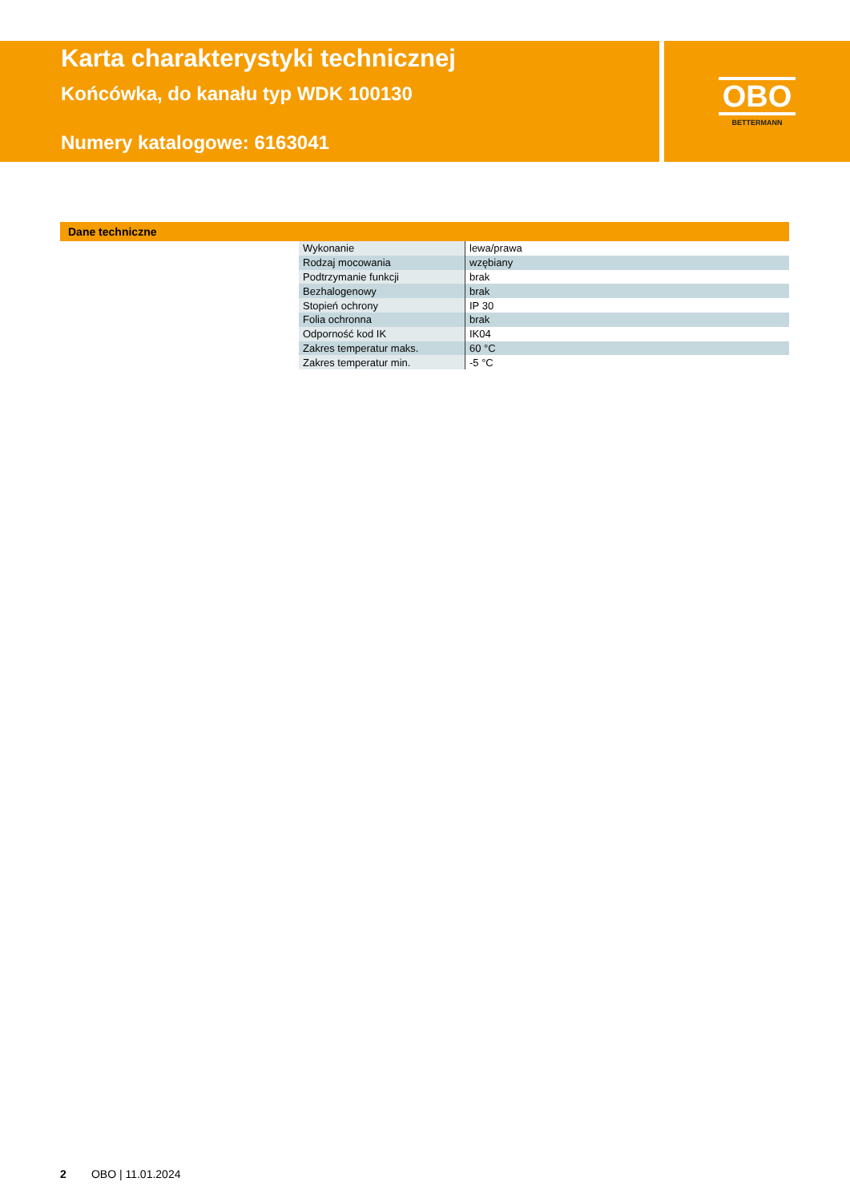Karta charakterystyki technicznej
Końcówka, do kanału typ WDK 100130
Numery katalogowe: 6163041
OBO
BETTERMANN
Dane techniczne
| Wykonanie | lewa/prawa |
| Rodzaj mocowania | wzębiany |
| Podtrzymanie funkcji | brak |
| Bezhalogenowy | brak |
| Stopień ochrony | IP 30 |
| Folia ochronna | brak |
| Odporność kod IK | IK04 |
| Zakres temperatur maks. | 60 °C |
| Zakres temperatur min. | -5 °C |
2 OBO | 11.01.2024